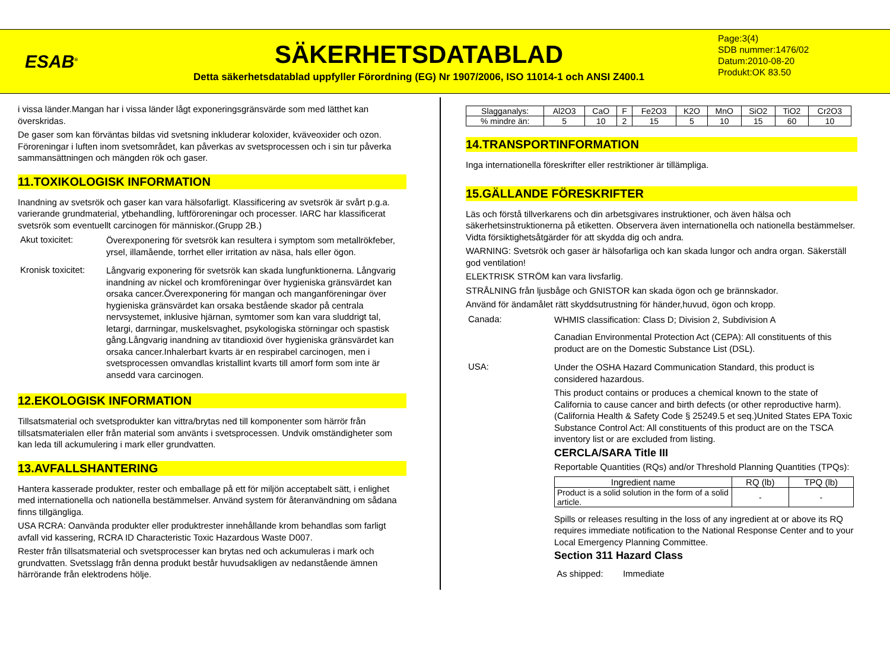ESAB<sup>®</sup>
SÄKERHETSDATABLAD
Detta säkerhetsdatablad uppfyller Förordning (EG) Nr 1907/2006, ISO 11014-1 och ANSI Z400.1
Page:3(4)
SDB nummer:1476/02
Datum:2010-08-20
Produkt:OK 83.50
i vissa länder.Mangan har i vissa länder lågt exponeringsgränsvärde som med lätthet kan överskridas.
De gaser som kan förväntas bildas vid svetsning inkluderar koloxider, kväveoxider och ozon. Föroreningar i luften inom svetsområdet, kan påverkas av svetsprocessen och i sin tur påverka sammansättningen och mängden rök och gaser.
11.TOXIKOLOGISK INFORMATION
Inandning av svetsrök och gaser kan vara hälsofarligt. Klassificering av svetsrök är svårt p.g.a. varierande grundmaterial, ytbehandling, luftföroreningar och processer. IARC har klassificerat svetsrök som eventuellt carcinogen för människor.(Grupp 2B.)
Akut toxicitet:
Överexponering för svetsrök kan resultera i symptom som metallrökfeber, yrsel, illamående, torrhet eller irritation av näsa, hals eller ögon.
Kronisk toxicitet:
Långvarig exponering för svetsrök kan skada lungfunktionerna. Långvarig inandning av nickel och kromföreningar över hygieniska gränsvärdet kan orsaka cancer.Överexponering för mangan och manganföreningar över hygieniska gränsvärdet kan orsaka bestående skador på centrala nervsystemet, inklusive hjärnan, symtomer som kan vara sluddrigt tal, letargi, darrningar, muskelsvaghet, psykologiska störningar och spastisk gång.Långvarig inandning av titandioxid över hygieniska gränsvärdet kan orsaka cancer.Inhalerbart kvarts är en respirabel carcinogen, men i svetsprocessen omvandlas kristallint kvarts till amorf form som inte är ansedd vara carcinogen.
12.EKOLOGISK INFORMATION
Tillsatsmaterial och svetsprodukter kan vittra/brytas ned till komponenter som härrör från tillsatsmaterialen eller från material som använts i svetsprocessen. Undvik omständigheter som kan leda till ackumulering i mark eller grundvatten.
13.AVFALLSHANTERING
Hantera kasserade produkter, rester och emballage på ett för miljön acceptabelt sätt, i enlighet med internationella och nationella bestämmelser. Använd system för återanvändning om sådana finns tillgängliga.
USA RCRA: Oanvända produkter eller produktrester innehållande krom behandlas som farligt avfall vid kassering, RCRA ID Characteristic Toxic Hazardous Waste D007.
Rester från tillsatsmaterial och svetsprocesser kan brytas ned och ackumuleras i mark och grundvatten. Svetsslagg från denna produkt består huvudsakligen av nedanstående ämnen härrörande från elektrodens hölje.
| Slagganalys: | Al2O3 | CaO | F | Fe2O3 | K2O | MnO | SiO2 | TiO2 | Cr2O3 |
| % mindre än: | 5 | 10 | 2 | 15 | 5 | 10 | 15 | 60 | 10 |
14.TRANSPORTINFORMATION
Inga internationella föreskrifter eller restriktioner är tillämpliga.
15.GÄLLANDE FÖRESKRIFTER
Läs och förstå tillverkarens och din arbetsgivares instruktioner, och även hälsa och säkerhetsinstruktionerna på etiketten. Observera även internationella och nationella bestämmelser. Vidta försiktighetsåtgärder för att skydda dig och andra.
WARNING: Svetsrök och gaser är hälsofarliga och kan skada lungor och andra organ. Säkerställ god ventilation!
ELEKTRISK STRÖM kan vara livsfarlig.
STRÅLNING från ljusbåge och GNISTOR kan skada ögon och ge brännskador.
Använd för ändamålet rätt skyddsutrustning för händer,huvud, ögon och kropp.
Canada:
WHMIS classification: Class D; Division 2, Subdivision A
Canadian Environmental Protection Act (CEPA): All constituents of this product are on the Domestic Substance List (DSL).
USA:
Under the OSHA Hazard Communication Standard, this product is considered hazardous.
This product contains or produces a chemical known to the state of California to cause cancer and birth defects (or other reproductive harm). (California Health & Safety Code § 25249.5 et seq.)United States EPA Toxic Substance Control Act: All constituents of this product are on the TSCA inventory list or are excluded from listing.
CERCLA/SARA Title III
Reportable Quantities (RQs) and/or Threshold Planning Quantities (TPQs):
| Ingredient name | RQ (lb) | TPQ (lb) |
| --- | --- | --- |
| Product is a solid solution in the form of a solid article. | - | - |
Spills or releases resulting in the loss of any ingredient at or above its RQ requires immediate notification to the National Response Center and to your Local Emergency Planning Committee.
Section 311 Hazard Class
As shipped: Immediate